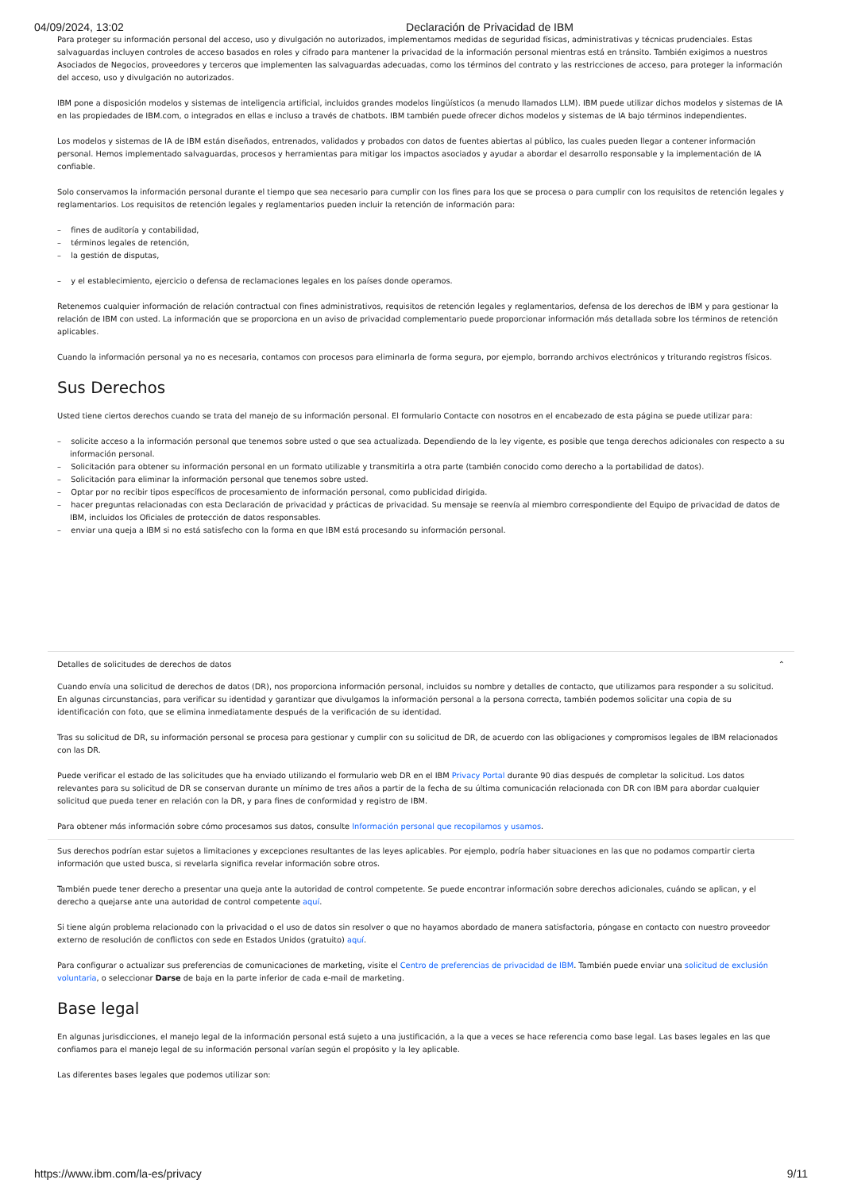04/09/2024, 13:02 Declaración de Privacidad de IBM
Para proteger su información personal del acceso, uso y divulgación no autorizados, implementamos medidas de seguridad físicas, administrativas y técnicas prudenciales. Estas salvaguardas incluyen controles de acceso basados en roles y cifrado para mantener la privacidad de la información personal mientras está en tránsito. También exigimos a nuestros Asociados de Negocios, proveedores y terceros que implementen las salvaguardas adecuadas, como los términos del contrato y las restricciones de acceso, para proteger la información del acceso, uso y divulgación no autorizados.
IBM pone a disposición modelos y sistemas de inteligencia artificial, incluidos grandes modelos lingüísticos (a menudo llamados LLM). IBM puede utilizar dichos modelos y sistemas de IA en las propiedades de IBM.com, o integrados en ellas e incluso a través de chatbots. IBM también puede ofrecer dichos modelos y sistemas de IA bajo términos independientes.
Los modelos y sistemas de IA de IBM están diseñados, entrenados, validados y probados con datos de fuentes abiertas al público, las cuales pueden llegar a contener información personal. Hemos implementado salvaguardas, procesos y herramientas para mitigar los impactos asociados y ayudar a abordar el desarrollo responsable y la implementación de IA confiable.
Solo conservamos la información personal durante el tiempo que sea necesario para cumplir con los fines para los que se procesa o para cumplir con los requisitos de retención legales y reglamentarios. Los requisitos de retención legales y reglamentarios pueden incluir la retención de información para:
– fines de auditoría y contabilidad,
– términos legales de retención,
– la gestión de disputas,
– y el establecimiento, ejercicio o defensa de reclamaciones legales en los países donde operamos.
Retenemos cualquier información de relación contractual con fines administrativos, requisitos de retención legales y reglamentarios, defensa de los derechos de IBM y para gestionar la relación de IBM con usted. La información que se proporciona en un aviso de privacidad complementario puede proporcionar información más detallada sobre los términos de retención aplicables.
Cuando la información personal ya no es necesaria, contamos con procesos para eliminarla de forma segura, por ejemplo, borrando archivos electrónicos y triturando registros físicos.
Sus Derechos
Usted tiene ciertos derechos cuando se trata del manejo de su información personal. El formulario Contacte con nosotros en el encabezado de esta página se puede utilizar para:
– solicite acceso a la información personal que tenemos sobre usted o que sea actualizada. Dependiendo de la ley vigente, es posible que tenga derechos adicionales con respecto a su información personal.
– Solicitación para obtener su información personal en un formato utilizable y transmitirla a otra parte (también conocido como derecho a la portabilidad de datos).
– Solicitación para eliminar la información personal que tenemos sobre usted.
– Optar por no recibir tipos específicos de procesamiento de información personal, como publicidad dirigida.
– hacer preguntas relacionadas con esta Declaración de privacidad y prácticas de privacidad. Su mensaje se reenvía al miembro correspondiente del Equipo de privacidad de datos de IBM, incluidos los Oficiales de protección de datos responsables.
– enviar una queja a IBM si no está satisfecho con la forma en que IBM está procesando su información personal.
Detalles de solicitudes de derechos de datos ⌃
Cuando envía una solicitud de derechos de datos (DR), nos proporciona información personal, incluidos su nombre y detalles de contacto, que utilizamos para responder a su solicitud. En algunas circunstancias, para verificar su identidad y garantizar que divulgamos la información personal a la persona correcta, también podemos solicitar una copia de su identificación con foto, que se elimina inmediatamente después de la verificación de su identidad.
Tras su solicitud de DR, su información personal se procesa para gestionar y cumplir con su solicitud de DR, de acuerdo con las obligaciones y compromisos legales de IBM relacionados con las DR.
Puede verificar el estado de las solicitudes que ha enviado utilizando el formulario web DR en el IBM Privacy Portal durante 90 dias después de completar la solicitud. Los datos relevantes para su solicitud de DR se conservan durante un mínimo de tres años a partir de la fecha de su última comunicación relacionada con DR con IBM para abordar cualquier solicitud que pueda tener en relación con la DR, y para fines de conformidad y registro de IBM.
Para obtener más información sobre cómo procesamos sus datos, consulte Información personal que recopilamos y usamos.
Sus derechos podrían estar sujetos a limitaciones y excepciones resultantes de las leyes aplicables. Por ejemplo, podría haber situaciones en las que no podamos compartir cierta información que usted busca, si revelarla significa revelar información sobre otros.
También puede tener derecho a presentar una queja ante la autoridad de control competente. Se puede encontrar información sobre derechos adicionales, cuándo se aplican, y el derecho a quejarse ante una autoridad de control competente aquí.
Si tiene algún problema relacionado con la privacidad o el uso de datos sin resolver o que no hayamos abordado de manera satisfactoria, póngase en contacto con nuestro proveedor externo de resolución de conflictos con sede en Estados Unidos (gratuito) aquí.
Para configurar o actualizar sus preferencias de comunicaciones de marketing, visite el Centro de preferencias de privacidad de IBM. También puede enviar una solicitud de exclusión voluntaria, o seleccionar Darse de baja en la parte inferior de cada e-mail de marketing.
Base legal
En algunas jurisdicciones, el manejo legal de la información personal está sujeto a una justificación, a la que a veces se hace referencia como base legal. Las bases legales en las que confiamos para el manejo legal de su información personal varían según el propósito y la ley aplicable.
Las diferentes bases legales que podemos utilizar son:
https://www.ibm.com/la-es/privacy 9/11